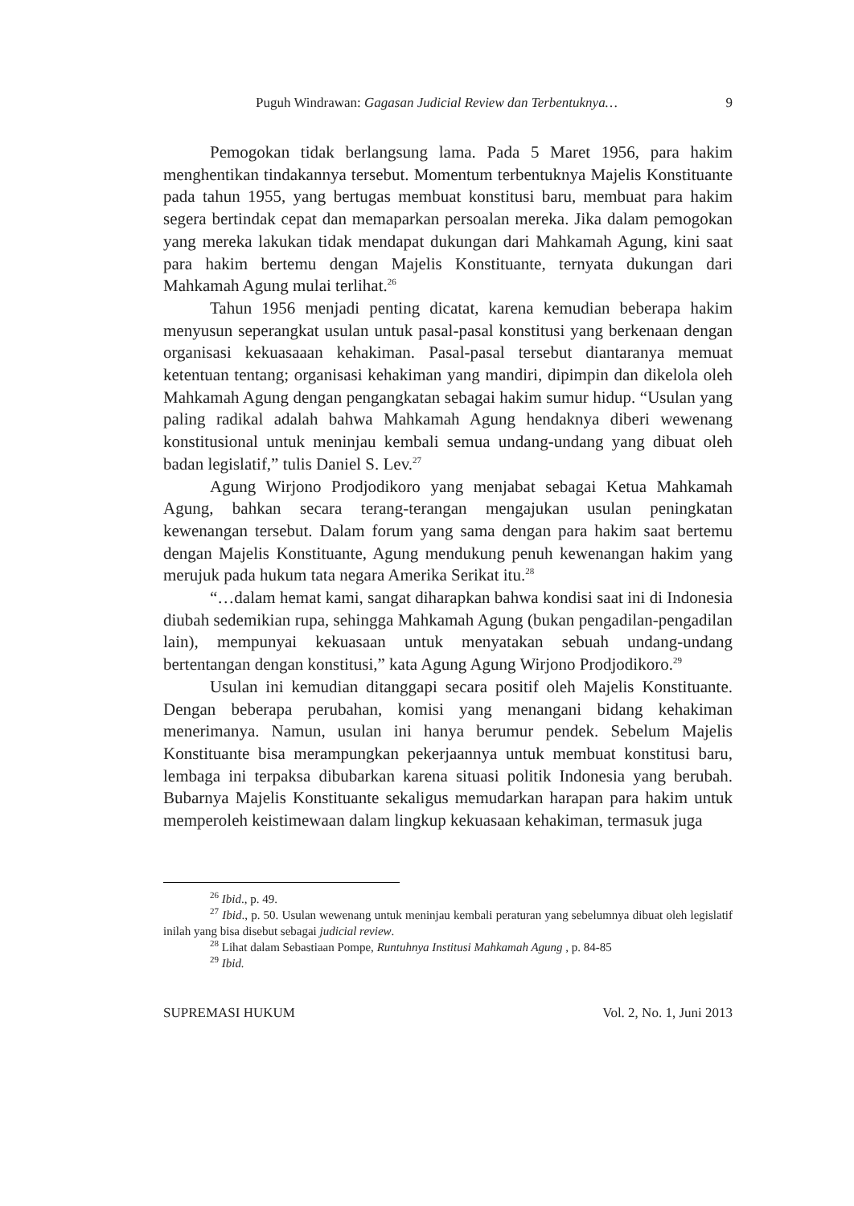Puguh Windrawan: Gagasan Judicial Review dan Terbentuknya… 9
Pemogokan tidak berlangsung lama. Pada 5 Maret 1956, para hakim menghentikan tindakannya tersebut. Momentum terbentuknya Majelis Konstituante pada tahun 1955, yang bertugas membuat konstitusi baru, membuat para hakim segera bertindak cepat dan memaparkan persoalan mereka. Jika dalam pemogokan yang mereka lakukan tidak mendapat dukungan dari Mahkamah Agung, kini saat para hakim bertemu dengan Majelis Konstituante, ternyata dukungan dari Mahkamah Agung mulai terlihat.<sup>26</sup>
Tahun 1956 menjadi penting dicatat, karena kemudian beberapa hakim menyusun seperangkat usulan untuk pasal-pasal konstitusi yang berkenaan dengan organisasi kekuasaaan kehakiman. Pasal-pasal tersebut diantaranya memuat ketentuan tentang; organisasi kehakiman yang mandiri, dipimpin dan dikelola oleh Mahkamah Agung dengan pengangkatan sebagai hakim sumur hidup. “Usulan yang paling radikal adalah bahwa Mahkamah Agung hendaknya diberi wewenang konstitusional untuk meninjau kembali semua undang-undang yang dibuat oleh badan legislatif,” tulis Daniel S. Lev.<sup>27</sup>
Agung Wirjono Prodjodikoro yang menjabat sebagai Ketua Mahkamah Agung, bahkan secara terang-terangan mengajukan usulan peningkatan kewenangan tersebut. Dalam forum yang sama dengan para hakim saat bertemu dengan Majelis Konstituante, Agung mendukung penuh kewenangan hakim yang merujuk pada hukum tata negara Amerika Serikat itu.<sup>28</sup>
“…dalam hemat kami, sangat diharapkan bahwa kondisi saat ini di Indonesia diubah sedemikian rupa, sehingga Mahkamah Agung (bukan pengadilan-pengadilan lain), mempunyai kekuasaan untuk menyatakan sebuah undang-undang bertentangan dengan konstitusi,” kata Agung Agung Wirjono Prodjodikoro.<sup>29</sup>
Usulan ini kemudian ditanggapi secara positif oleh Majelis Konstituante. Dengan beberapa perubahan, komisi yang menangani bidang kehakiman menerimanya. Namun, usulan ini hanya berumur pendek. Sebelum Majelis Konstituante bisa merampungkan pekerjaannya untuk membuat konstitusi baru, lembaga ini terpaksa dibubarkan karena situasi politik Indonesia yang berubah. Bubarnya Majelis Konstituante sekaligus memudarkan harapan para hakim untuk memperoleh keistimewaan dalam lingkup kekuasaan kehakiman, termasuk juga
<sup>26</sup> Ibid., p. 49.
<sup>27</sup> Ibid., p. 50. Usulan wewenang untuk meninjau kembali peraturan yang sebelumnya dibuat oleh legislatif inilah yang bisa disebut sebagai judicial review.
<sup>28</sup> Lihat dalam Sebastiaan Pompe, Runtuhnya Institusi Mahkamah Agung , p. 84-85
<sup>29</sup> Ibid.
SUPREMASI HUKUM Vol. 2, No. 1, Juni 2013